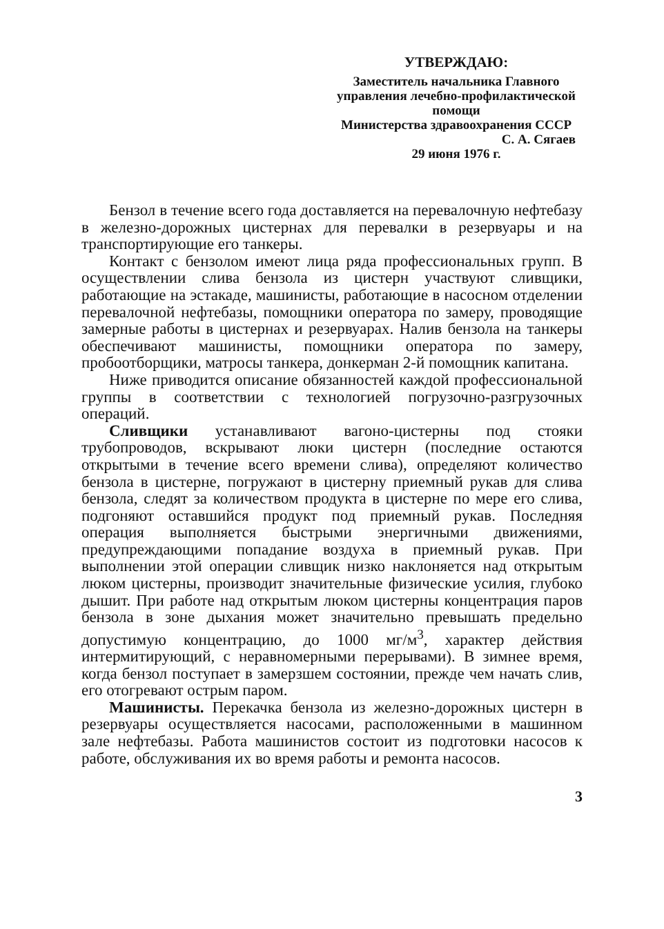УТВЕРЖДАЮ:
Заместитель начальника Главного
управления лечебно-профилактической
помощи
Министерства здравоохранения СССР
С. А. Сягаев
29 июня 1976 г.
Бензол в течение всего года доставляется на перевалочную нефтебазу в железно-дорожных цистернах для перевалки в резервуары и на транспортирующие его танкеры.
Контакт с бензолом имеют лица ряда профессиональных групп. В осуществлении слива бензола из цистерн участвуют сливщики, работающие на эстакаде, машинисты, работающие в насосном отделении перевалочной нефтебазы, помощники оператора по замеру, проводящие замерные работы в цистернах и резервуарах. Налив бензола на танкеры обеспечивают машинисты, помощники оператора по замеру, пробоотборщики, матросы танкера, донкерман 2-й помощник капитана.
Ниже приводится описание обязанностей каждой профессиональной группы в соответствии с технологией погрузочно-разгрузочных операций.
Сливщики устанавливают вагоно-цистерны под стояки трубопроводов, вскрывают люки цистерн (последние остаются открытыми в течение всего времени слива), определяют количество бензола в цистерне, погружают в цистерну приемный рукав для слива бензола, следят за количеством продукта в цистерне по мере его слива, подгоняют оставшийся продукт под приемный рукав. Последняя операция выполняется быстрыми энергичными движениями, предупреждающими попадание воздуха в приемный рукав. При выполнении этой операции сливщик низко наклоняется над открытым люком цистерны, производит значительные физические усилия, глубоко дышит. При работе над открытым люком цистерны концентрация паров бензола в зоне дыхания может значительно превышать предельно допустимую концентрацию, до 1000 мг/м<sup>3</sup>, характер действия интермитирующий, с неравномерными перерывами). В зимнее время, когда бензол поступает в замерзшем состоянии, прежде чем начать слив, его отогревают острым паром.
Машинисты. Перекачка бензола из железно-дорожных цистерн в резервуары осуществляется насосами, расположенными в машинном зале нефтебазы. Работа машинистов состоит из подготовки насосов к работе, обслуживания их во время работы и ремонта насосов.
3